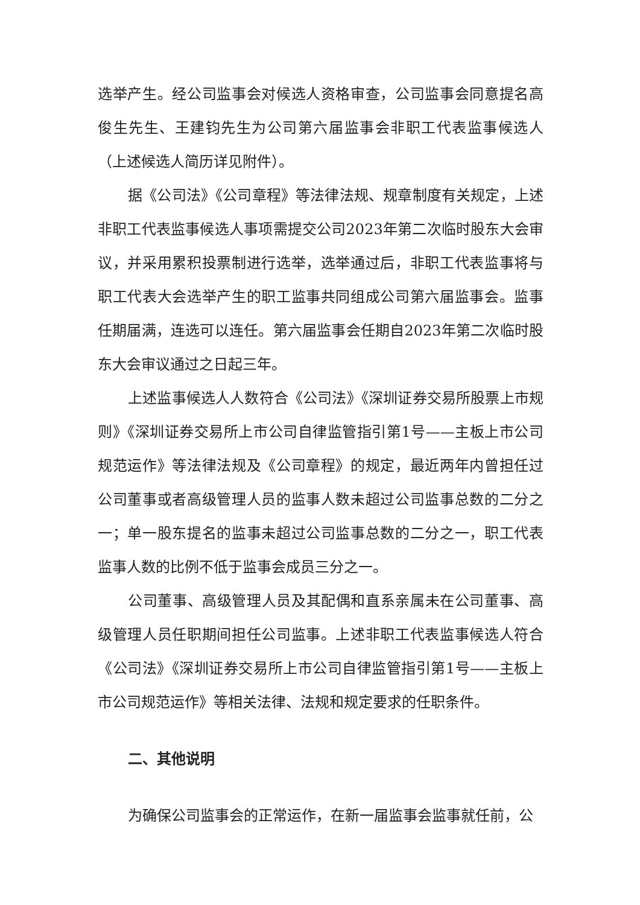选举产生。经公司监事会对候选人资格审查，公司监事会同意提名高俊生先生、王建钧先生为公司第六届监事会非职工代表监事候选人（上述候选人简历详见附件）。
据《公司法》《公司章程》等法律法规、规章制度有关规定，上述非职工代表监事候选人事项需提交公司2023年第二次临时股东大会审议，并采用累积投票制进行选举，选举通过后，非职工代表监事将与职工代表大会选举产生的职工监事共同组成公司第六届监事会。监事任期届满，连选可以连任。第六届监事会任期自2023年第二次临时股东大会审议通过之日起三年。
上述监事候选人人数符合《公司法》《深圳证券交易所股票上市规则》《深圳证券交易所上市公司自律监管指引第1号——主板上市公司规范运作》等法律法规及《公司章程》的规定，最近两年内曾担任过公司董事或者高级管理人员的监事人数未超过公司监事总数的二分之一；单一股东提名的监事未超过公司监事总数的二分之一，职工代表监事人数的比例不低于监事会成员三分之一。
公司董事、高级管理人员及其配偶和直系亲属未在公司董事、高级管理人员任职期间担任公司监事。上述非职工代表监事候选人符合《公司法》《深圳证券交易所上市公司自律监管指引第1号——主板上市公司规范运作》等相关法律、法规和规定要求的任职条件。
二、其他说明
为确保公司监事会的正常运作，在新一届监事会监事就任前，公